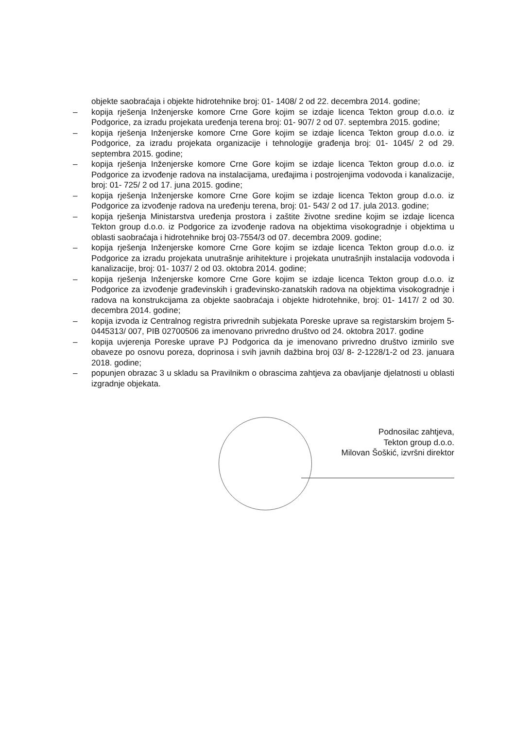objekte saobraćaja i objekte hidrotehnike broj: 01- 1408/ 2 od 22. decembra 2014. godine;
– kopija rješenja Inženjerske komore Crne Gore kojim se izdaje licenca Tekton group d.o.o. iz Podgorice, za izradu projekata uređenja terena broj: 01- 907/ 2 od 07. septembra 2015. godine;
– kopija rješenja Inženjerske komore Crne Gore kojim se izdaje licenca Tekton group d.o.o. iz Podgorice, za izradu projekata organizacije i tehnologije građenja broj: 01- 1045/ 2 od 29. septembra 2015. godine;
– kopija rješenja Inženjerske komore Crne Gore kojim se izdaje licenca Tekton group d.o.o. iz Podgorice za izvođenje radova na instalacijama, uređajima i postrojenjima vodovoda i kanalizacije, broj: 01- 725/ 2 od 17. juna 2015. godine;
– kopija rješenja Inženjerske komore Crne Gore kojim se izdaje licenca Tekton group d.o.o. iz Podgorice za izvođenje radova na uređenju terena, broj: 01- 543/ 2 od 17. jula 2013. godine;
– kopija rješenja Ministarstva uređenja prostora i zaštite životne sredine kojim se izdaje licenca Tekton group d.o.o. iz Podgorice za izvođenje radova na objektima visokogradnje i objektima u oblasti saobraćaja i hidrotehnike broj 03-7554/3 od 07. decembra 2009. godine;
– kopija rješenja Inženjerske komore Crne Gore kojim se izdaje licenca Tekton group d.o.o. iz Podgorice za izradu projekata unutrašnje arihitekture i projekata unutrašnjih instalacija vodovoda i kanalizacije, broj: 01- 1037/ 2 od 03. oktobra 2014. godine;
– kopija rješenja Inženjerske komore Crne Gore kojim se izdaje licenca Tekton group d.o.o. iz Podgorice za izvođenje građevinskih i građevinsko-zanatskih radova na objektima visokogradnje i radova na konstrukcijama za objekte saobraćaja i objekte hidrotehnike, broj: 01- 1417/ 2 od 30. decembra 2014. godine;
– kopija izvoda iz Centralnog registra privrednih subjekata Poreske uprave sa registarskim brojem 5-0445313/ 007, PIB 02700506 za imenovano privredno društvo od 24. oktobra 2017. godine
– kopija uvjerenja Poreske uprave PJ Podgorica da je imenovano privredno društvo izmirilo sve obaveze po osnovu poreza, doprinosa i svih javnih dažbina broj 03/ 8- 2-1228/1-2 od 23. januara 2018. godine;
– popunjen obrazac 3 u skladu sa Pravilnikm o obrascima zahtjeva za obavljanje djelatnosti u oblasti izgradnje objekata.
Podnosilac zahtjeva,
Tekton group d.o.o.
Milovan Šoškić, izvršni direktor